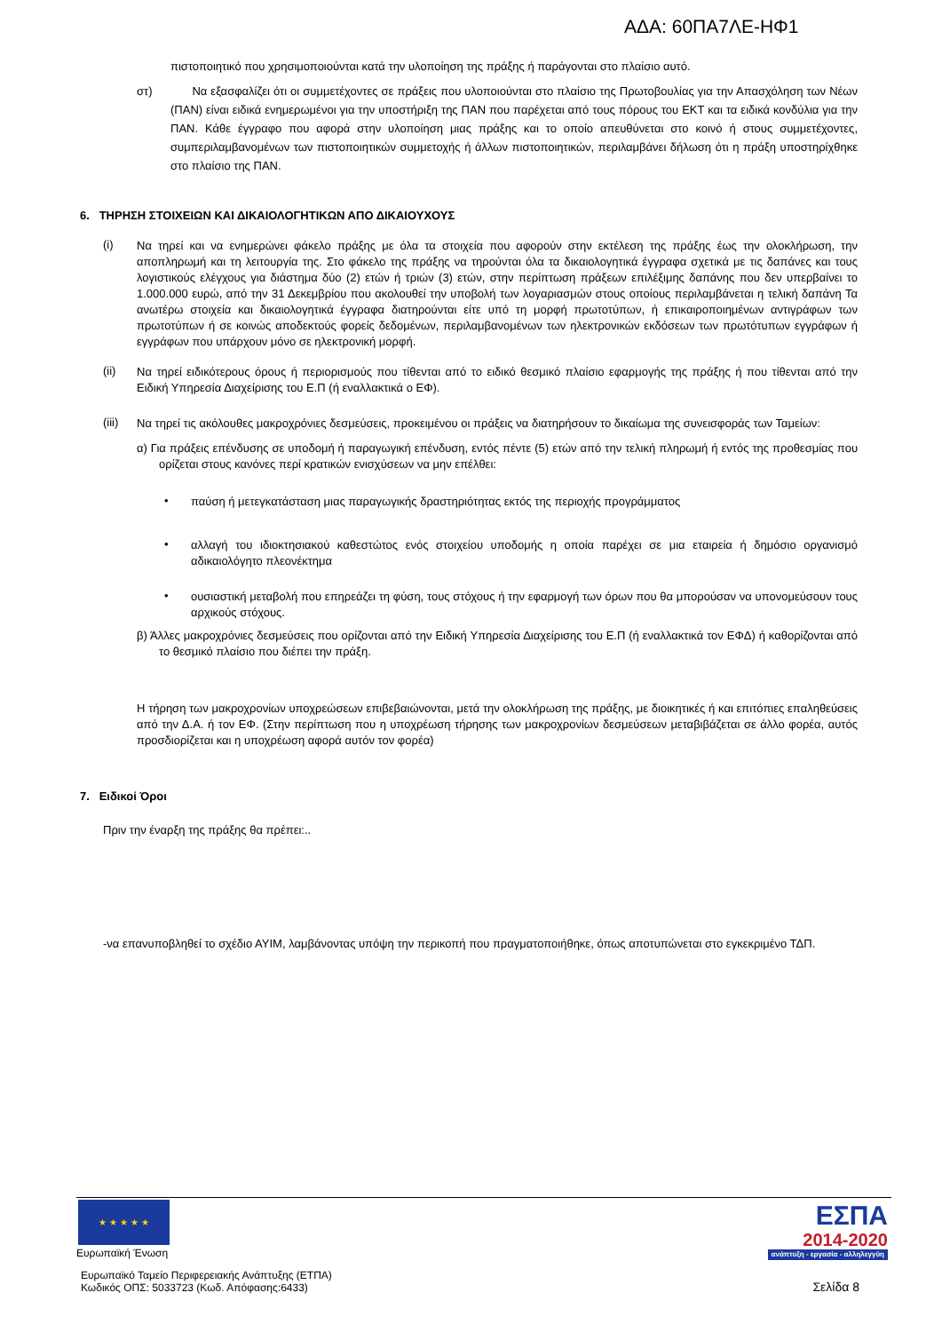ΑΔΑ: 60ΠΑ7ΛΕ-ΗΦ1
πιστοποιητικό που χρησιμοποιούνται κατά την υλοποίηση της πράξης ή παράγονται στο πλαίσιο αυτό.
στ)
Να εξασφαλίζει ότι οι συμμετέχοντες σε πράξεις που υλοποιούνται στο πλαίσιο της Πρωτοβουλίας για την Απασχόληση των Νέων (ΠΑΝ) είναι ειδικά ενημερωμένοι για την υποστήριξη της ΠΑΝ που παρέχεται από τους πόρους του ΕΚΤ και τα ειδικά κονδύλια για την ΠΑΝ. Κάθε έγγραφο που αφορά στην υλοποίηση μιας πράξης και το οποίο απευθύνεται στο κοινό ή στους συμμετέχοντες, συμπεριλαμβανομένων των πιστοποιητικών συμμετοχής ή άλλων πιστοποιητικών, περιλαμβάνει δήλωση ότι η πράξη υποστηρίχθηκε στο πλαίσιο της ΠΑΝ.
6. ΤΗΡΗΣΗ ΣΤΟΙΧΕΙΩΝ ΚΑΙ ΔΙΚΑΙΟΛΟΓΗΤΙΚΩΝ ΑΠΟ ΔΙΚΑΙΟΥΧΟΥΣ
(i)
Να τηρεί και να ενημερώνει φάκελο πράξης με όλα τα στοιχεία που αφορούν στην εκτέλεση της πράξης έως την ολοκλήρωση, την αποπληρωμή και τη λειτουργία της. Στο φάκελο της πράξης να τηρούνται όλα τα δικαιολογητικά έγγραφα σχετικά με τις δαπάνες και τους λογιστικούς ελέγχους για διάστημα δύο (2) ετών ή τριών (3) ετών, στην περίπτωση πράξεων επιλέξιμης δαπάνης που δεν υπερβαίνει το 1.000.000 ευρώ, από την 31 Δεκεμβρίου που ακολουθεί την υποβολή των λογαριασμών στους οποίους περιλαμβάνεται η τελική δαπάνη Τα ανωτέρω στοιχεία και δικαιολογητικά έγγραφα διατηρούνται είτε υπό τη μορφή πρωτοτύπων, ή επικαιροποιημένων αντιγράφων των πρωτοτύπων ή σε κοινώς αποδεκτούς φορείς δεδομένων, περιλαμβανομένων των ηλεκτρονικών εκδόσεων των πρωτότυπων εγγράφων ή εγγράφων που υπάρχουν μόνο σε ηλεκτρονική μορφή.
(ii)
Να τηρεί ειδικότερους όρους ή περιορισμούς που τίθενται από το ειδικό θεσμικό πλαίσιο εφαρμογής της πράξης ή που τίθενται από την Ειδική Υπηρεσία Διαχείρισης του Ε.Π (ή εναλλακτικά ο ΕΦ).
(iii)
Να τηρεί τις ακόλουθες μακροχρόνιες δεσμεύσεις, προκειμένου οι πράξεις να διατηρήσουν το δικαίωμα της συνεισφοράς των Ταμείων:
α) Για πράξεις επένδυσης σε υποδομή ή παραγωγική επένδυση, εντός πέντε (5) ετών από την τελική πληρωμή ή εντός της προθεσμίας που ορίζεται στους κανόνες περί κρατικών ενισχύσεων να μην επέλθει:
•
παύση ή μετεγκατάσταση μιας παραγωγικής δραστηριότητας εκτός της περιοχής προγράμματος
•
αλλαγή του ιδιοκτησιακού καθεστώτος ενός στοιχείου υποδομής η οποία παρέχει σε μια εταιρεία ή δημόσιο οργανισμό αδικαιολόγητο πλεονέκτημα
•
ουσιαστική μεταβολή που επηρεάζει τη φύση, τους στόχους ή την εφαρμογή των όρων που θα μπορούσαν να υπονομεύσουν τους αρχικούς στόχους.
β) Άλλες μακροχρόνιες δεσμεύσεις που ορίζονται από την Ειδική Υπηρεσία Διαχείρισης του Ε.Π (ή εναλλακτικά τον ΕΦΔ) ή καθορίζονται από το θεσμικό πλαίσιο που διέπει την πράξη.
Η τήρηση των μακροχρονίων υποχρεώσεων επιβεβαιώνονται, μετά την ολοκλήρωση της πράξης, με διοικητικές ή και επιτόπιες επαληθεύσεις από την Δ.Α. ή τον ΕΦ. (Στην περίπτωση που η υποχρέωση τήρησης των μακροχρονίων δεσμεύσεων μεταβιβάζεται σε άλλο φορέα, αυτός προσδιορίζεται και η υποχρέωση αφορά αυτόν τον φορέα)
7. Ειδικοί Όροι
Πριν την έναρξη της πράξης θα πρέπει:..
-να επανυποβληθεί το σχέδιο ΑΥΙΜ, λαμβάνοντας υπόψη την περικοπή που πραγματοποιήθηκε, όπως αποτυπώνεται στο εγκεκριμένο ΤΔΠ.
★ ★ ★ ★ ★
Ευρωπαϊκή Ένωση
ΕΣΠΑ
2014-2020
ανάπτυξη - εργασία - αλληλεγγύη
Ευρωπαϊκό Ταμείο Περιφερειακής Ανάπτυξης (ΕΤΠΑ)
Κωδικός ΟΠΣ: 5033723 (Κωδ. Απόφασης:6433)
Σελίδα 8